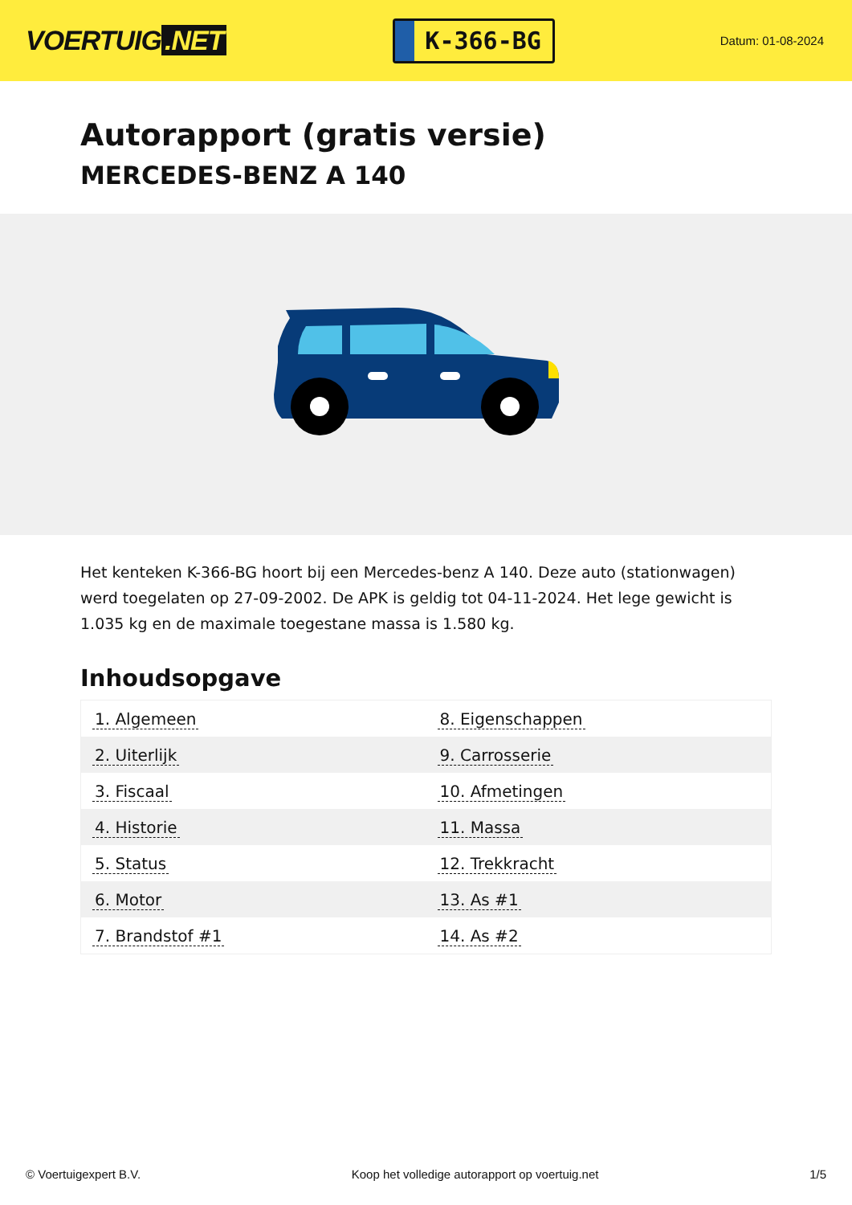VOERTUIG.NET
K-366-BG
Datum: 01-08-2024
Autorapport (gratis versie)
MERCEDES-BENZ A 140
Het kenteken K-366-BG hoort bij een Mercedes-benz A 140. Deze auto (stationwagen) werd toegelaten op 27-09-2002. De APK is geldig tot 04-11-2024. Het lege gewicht is 1.035 kg en de maximale toegestane massa is 1.580 kg.
Inhoudsopgave
| 1. Algemeen | 8. Eigenschappen |
| 2. Uiterlijk | 9. Carrosserie |
| 3. Fiscaal | 10. Afmetingen |
| 4. Historie | 11. Massa |
| 5. Status | 12. Trekkracht |
| 6. Motor | 13. As #1 |
| 7. Brandstof #1 | 14. As #2 |
© Voertuigexpert B.V. Koop het volledige autorapport op voertuig.net 1/5